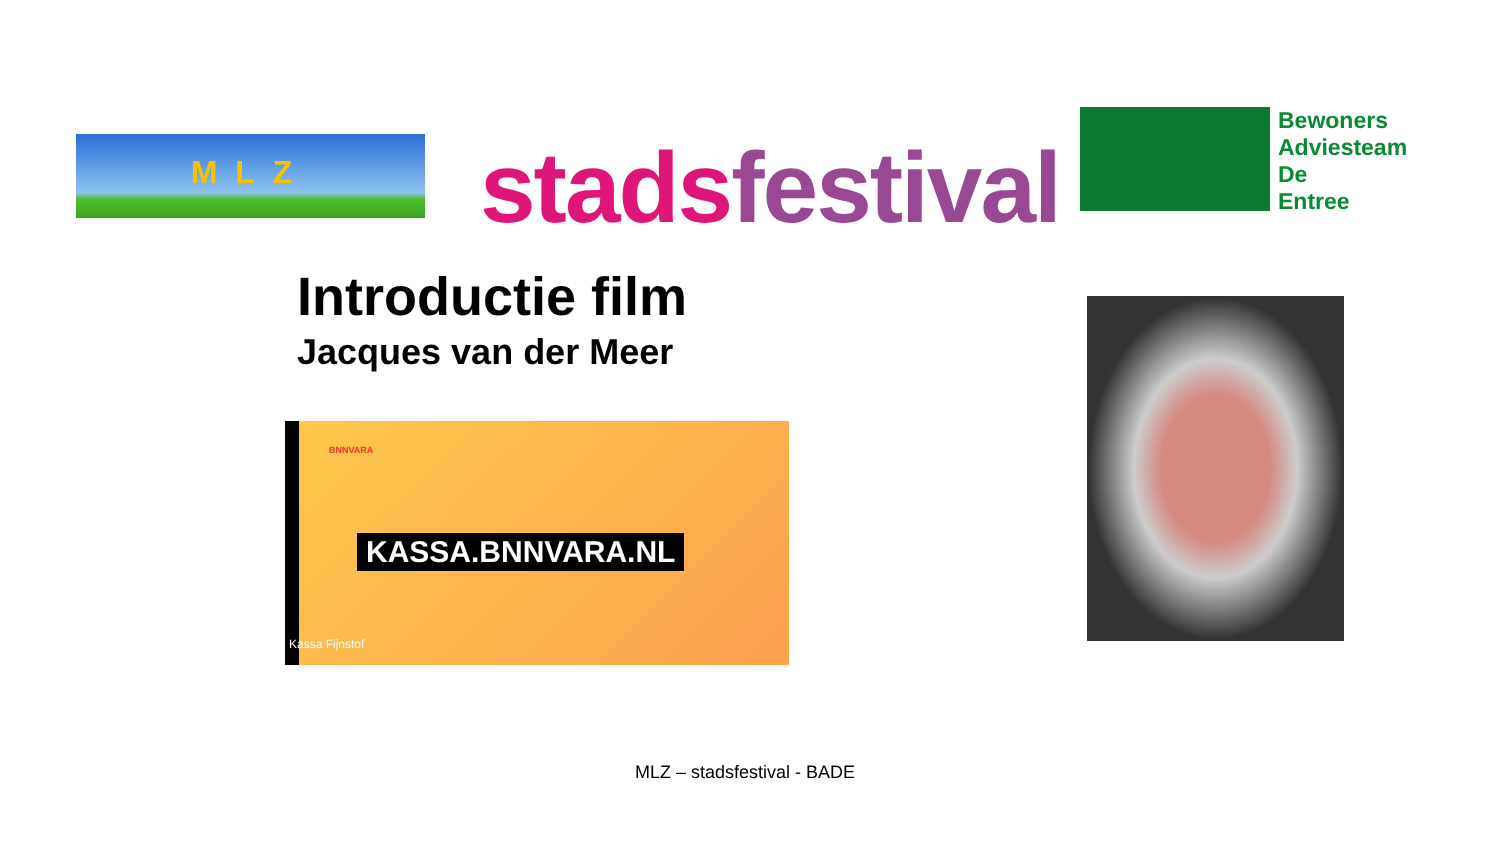MLZ stads festival
Bewoners
Adviesteam
De
Entree
Introductie film
Jacques van der Meer
BNNVARA
KASSA.BNNVARA.NL
Kassa Fijnstof
MLZ – stadsfestival - BADE